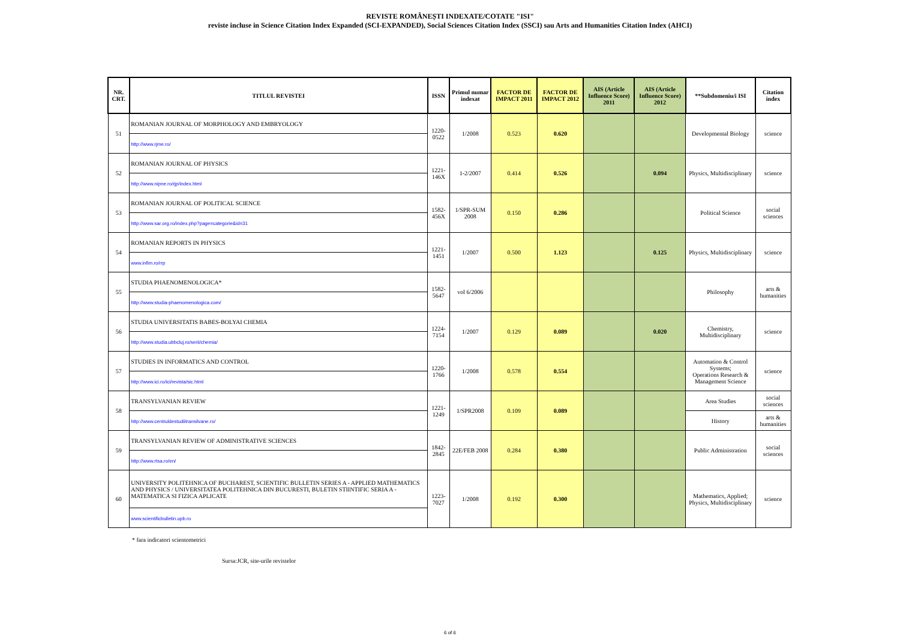REVISTE ROMÂNEȘTI INDEXATE/COTATE "ISI"
reviste incluse in Science Citation Index Expanded (SCI-EXPANDED), Social Sciences Citation Index (SSCI) sau Arts and Humanities Citation Index (AHCI)
| NR. CRT. | TITLUL REVISTEI | ISSN | Primul numar indexat | FACTOR DE IMPACT 2011 | FACTOR DE IMPACT 2012 | AIS (Article Influence Score) 2011 | AIS (Article Influence Score) 2012 | **Subdomeniu/i ISI | Citation index |
| --- | --- | --- | --- | --- | --- | --- | --- | --- | --- |
| 51 | ROMANIAN JOURNAL OF MORPHOLOGY AND EMBRYOLOGY | 1220-0522 | 1/2008 | 0.523 | 0.620 | | | Developmental Biology | science |
| | http://www.rjme.ro/ | | | | | | | | |
| 52 | ROMANIAN JOURNAL OF PHYSICS | 1221-146X | 1-2/2007 | 0.414 | 0.526 | | 0.094 | Physics, Multidisciplinary | science |
| | http://www.nipne.ro/rjp/index.html | | | | | | | | |
| 53 | ROMANIAN JOURNAL OF POLITICAL SCIENCE | 1582-456X | 1/SPR-SUM 2008 | 0.150 | 0.286 | | | Political Science | social sciences |
| | http://www.sar.org.ro/index.php?page=categorie&id=31 | | | | | | | | |
| 54 | ROMANIAN REPORTS IN PHYSICS | 1221-1451 | 1/2007 | 0.500 | 1.123 | | 0.125 | Physics, Multidisciplinary | science |
| | www.infim.ro/rrp | | | | | | | | |
| 55 | STUDIA PHAENOMENOLOGICA* | 1582-5647 | vol 6/2006 | | | | | Philosophy | arts & humanities |
| | http://www.studia-phaenomenologica.com/ | | | | | | | | |
| 56 | STUDIA UNIVERSITATIS BABES-BOLYAI CHEMIA | 1224-7154 | 1/2007 | 0.129 | 0.089 | | 0.020 | Chemistry, Multidisciplinary | science |
| | http://www.studia.ubbcluj.ro/serii/chemia/ | | | | | | | | |
| 57 | STUDIES IN INFORMATICS AND CONTROL | 1220-1766 | 1/2008 | 0.578 | 0.554 | | | Automation & Control Systems; Operations Research & Management Science | science |
| | http://www.ici.ro/ici/revista/sic.html | | | | | | | | |
| 58 | TRANSYLVANIAN REVIEW | 1221-1249 | 1/SPR2008 | 0.109 | 0.089 | | | Area Studies | social sciences |
| | http://www.centruldestudiitransilvane.ro/ | | | | | | | History | arts & humanities |
| 59 | TRANSYLVANIAN REVIEW OF ADMINISTRATIVE SCIENCES | 1842-2845 | 22E/FEB 2008 | 0.284 | 0.380 | | | Public Administration | social sciences |
| | http://www.rtsa.ro/en/ | | | | | | | | |
| 60 | UNIVERSITY POLITEHNICA OF BUCHAREST, SCIENTIFIC BULLETIN SERIES A - APPLIED MATHEMATICS AND PHYSICS / UNIVERSITATEA POLITEHNICA DIN BUCURESTI, BULETIN STIINTIFIC SERIA A - MATEMATICA SI FIZICA APLICATE | 1223-7027 | 1/2008 | 0.192 | 0.300 | | | Mathematics, Applied; Physics, Multidisciplinary | science |
| | www.scientificbulletin.upb.ro | | | | | | | | |
* fara indicatori scientometrici
Sursa:JCR, site-urile revistelor
6 of 6